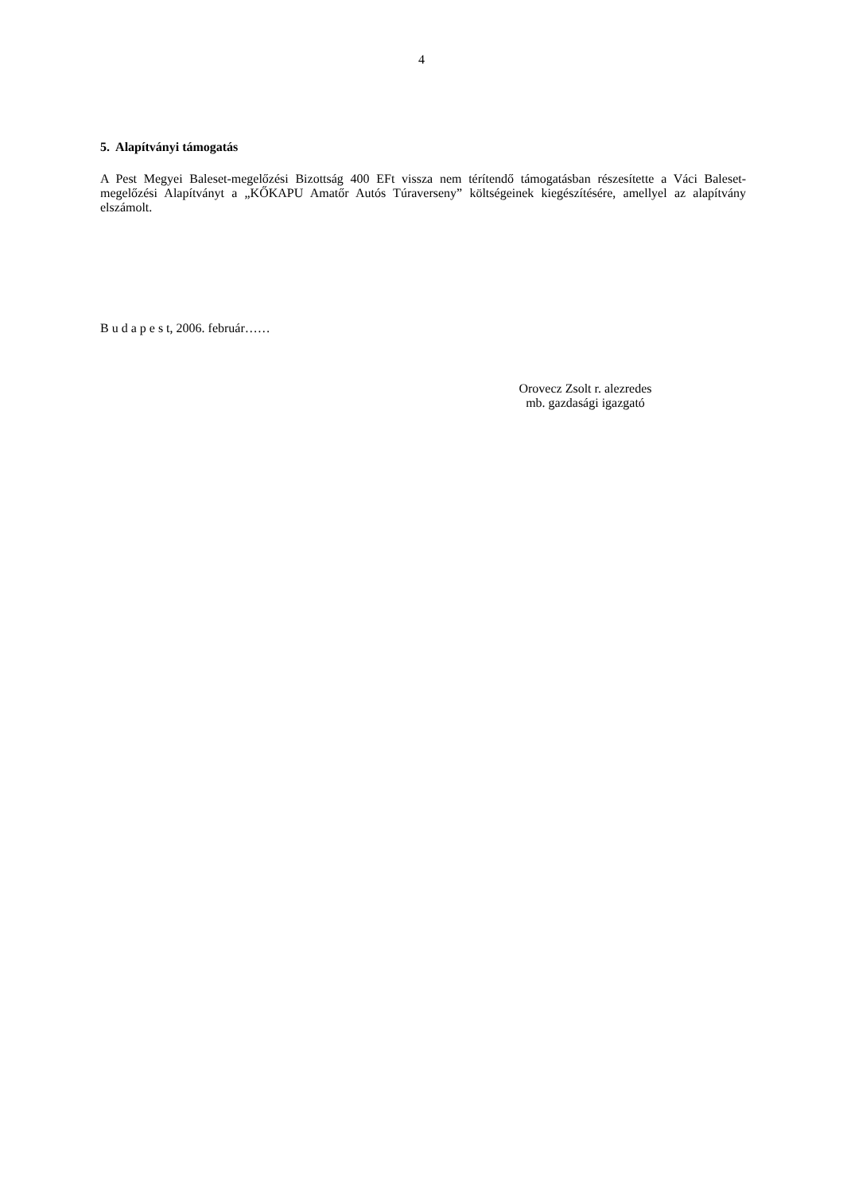4
5. Alapítványi támogatás
A Pest Megyei Baleset-megelőzési Bizottság 400 EFt vissza nem térítendő támogatásban részesítette a Váci Baleset-megelőzési Alapítványt a „KŐKAPU Amatőr Autós Túraverseny” költségeinek kiegészítésére, amellyel az alapítvány elszámolt.
B u d a p e s t, 2006. február……
Orovecz Zsolt r. alezredes
mb. gazdasági igazgató